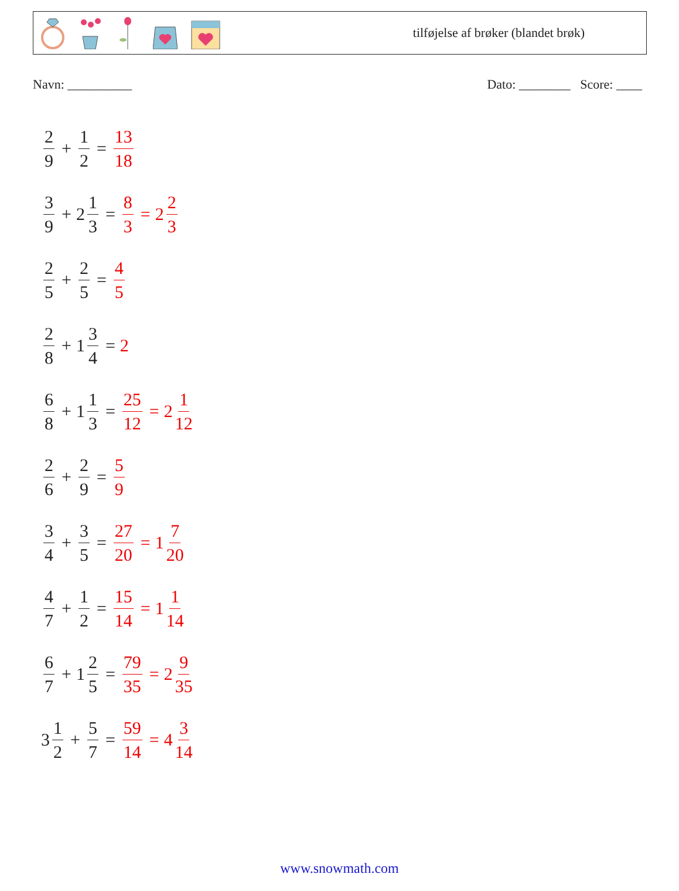tilføjelse af brøker (blandet brøk)
Navn: __________ Dato: ________ Score: ____
2 9 + 1 2 = 13 18
3 9 + 2 1 3 = 8 3 = 2 2 3
2 5 + 2 5 = 4 5
2 8 + 1 3 4 = 2
6 8 + 1 1 3 = 25 12 = 2 1 12
2 6 + 2 9 = 5 9
3 4 + 3 5 = 27 20 = 1 7 20
4 7 + 1 2 = 15 14 = 1 1 14
6 7 + 1 2 5 = 79 35 = 2 9 35
3 1 2 + 5 7 = 59 14 = 4 3 14
www.snowmath.com